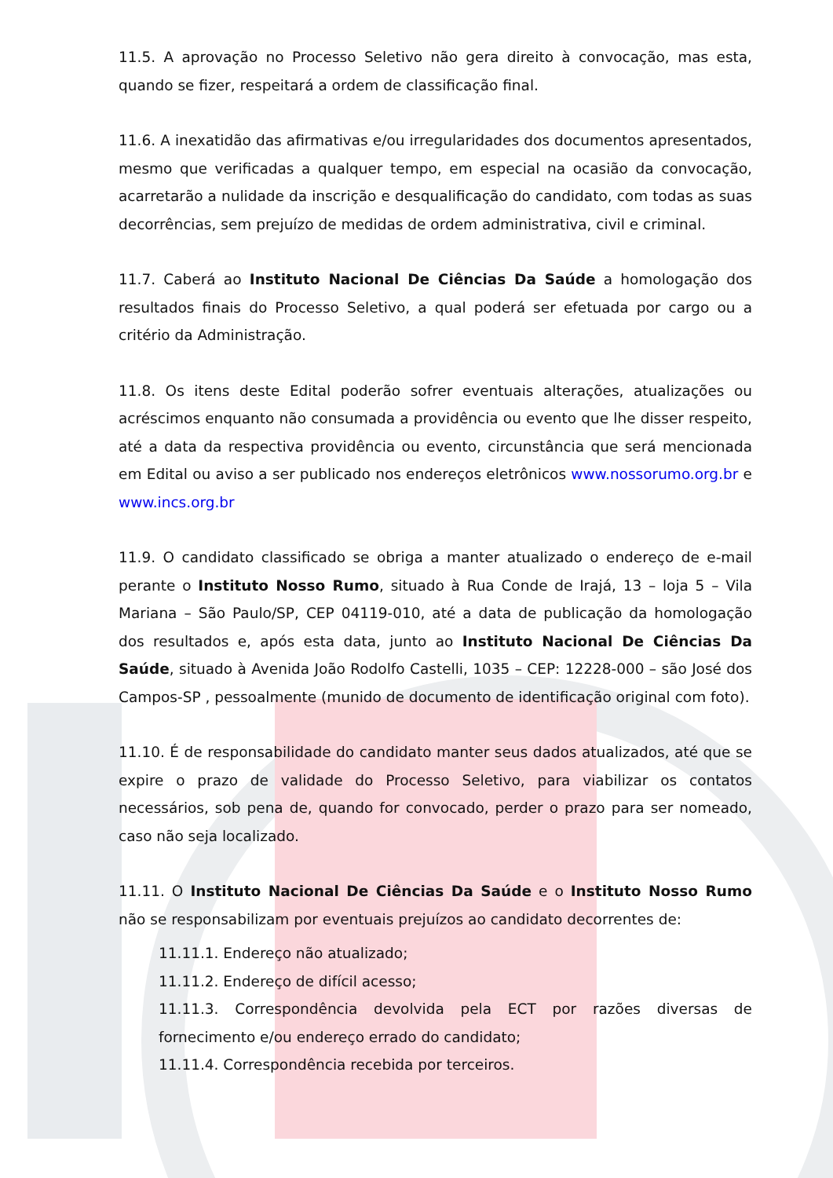11.5. A aprovação no Processo Seletivo não gera direito à convocação, mas esta, quando se fizer, respeitará a ordem de classificação final.
11.6. A inexatidão das afirmativas e/ou irregularidades dos documentos apresentados, mesmo que verificadas a qualquer tempo, em especial na ocasião da convocação, acarretarão a nulidade da inscrição e desqualificação do candidato, com todas as suas decorrências, sem prejuízo de medidas de ordem administrativa, civil e criminal.
11.7. Caberá ao Instituto Nacional De Ciências Da Saúde a homologação dos resultados finais do Processo Seletivo, a qual poderá ser efetuada por cargo ou a critério da Administração.
11.8. Os itens deste Edital poderão sofrer eventuais alterações, atualizações ou acréscimos enquanto não consumada a providência ou evento que lhe disser respeito, até a data da respectiva providência ou evento, circunstância que será mencionada em Edital ou aviso a ser publicado nos endereços eletrônicos www.nossorumo.org.br e www.incs.org.br
11.9. O candidato classificado se obriga a manter atualizado o endereço de e-mail perante o Instituto Nosso Rumo, situado à Rua Conde de Irajá, 13 – loja 5 – Vila Mariana – São Paulo/SP, CEP 04119-010, até a data de publicação da homologação dos resultados e, após esta data, junto ao Instituto Nacional De Ciências Da Saúde, situado à Avenida João Rodolfo Castelli, 1035 – CEP: 12228-000 – são José dos Campos-SP , pessoalmente (munido de documento de identificação original com foto).
11.10. É de responsabilidade do candidato manter seus dados atualizados, até que se expire o prazo de validade do Processo Seletivo, para viabilizar os contatos necessários, sob pena de, quando for convocado, perder o prazo para ser nomeado, caso não seja localizado.
11.11. O Instituto Nacional De Ciências Da Saúde e o Instituto Nosso Rumo não se responsabilizam por eventuais prejuízos ao candidato decorrentes de:
11.11.1. Endereço não atualizado;
11.11.2. Endereço de difícil acesso;
11.11.3. Correspondência devolvida pela ECT por razões diversas de fornecimento e/ou endereço errado do candidato;
11.11.4. Correspondência recebida por terceiros.